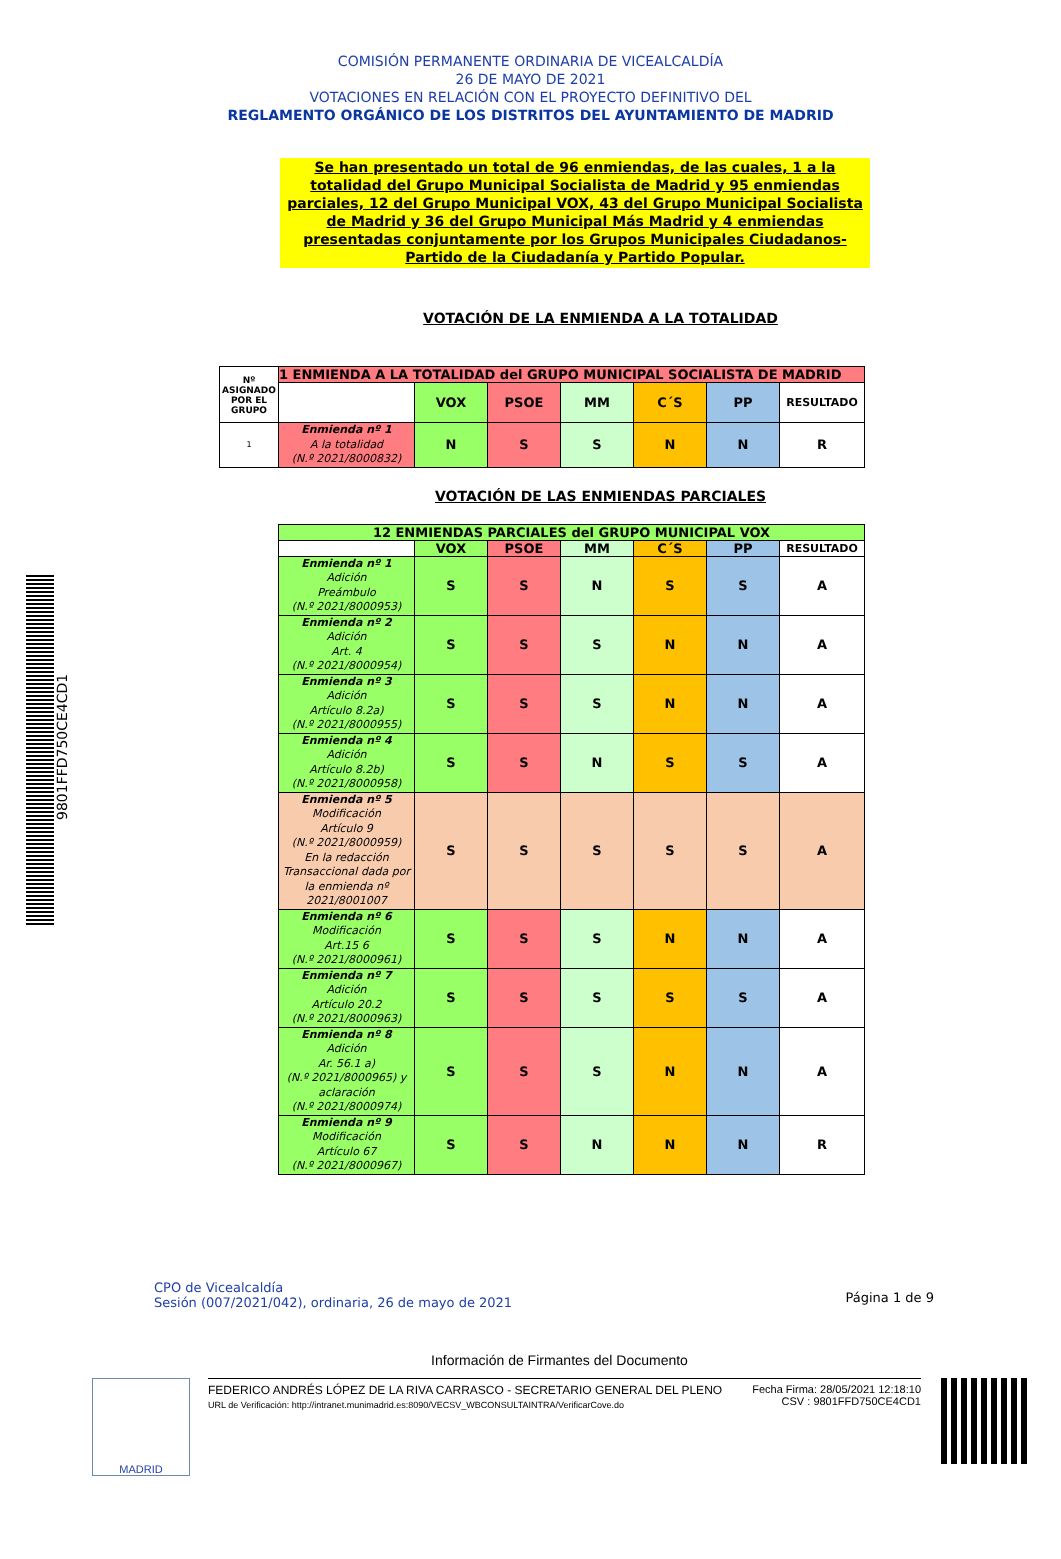COMISIÓN PERMANENTE ORDINARIA DE VICEALCALDÍA
26 DE MAYO DE 2021
VOTACIONES EN RELACIÓN CON EL PROYECTO DEFINITIVO DEL
REGLAMENTO ORGÁNICO DE LOS DISTRITOS DEL AYUNTAMIENTO DE MADRID
Se han presentado un total de 96 enmiendas, de las cuales, 1 a la totalidad del Grupo Municipal Socialista de Madrid y 95 enmiendas parciales, 12 del Grupo Municipal VOX, 43 del Grupo Municipal Socialista de Madrid y 36 del Grupo Municipal Más Madrid y 4 enmiendas presentadas conjuntamente por los Grupos Municipales Ciudadanos-Partido de la Ciudadanía y Partido Popular.
VOTACIÓN DE LA ENMIENDA A LA TOTALIDAD
| Nº ASIGNADO POR EL GRUPO | 1 ENMIENDA A LA TOTALIDAD del GRUPO MUNICIPAL SOCIALISTA DE MADRID | | | | | | |
| --- | --- | --- | --- | --- | --- | --- | --- |
| | | VOX | PSOE | MM | C´S | PP | RESULTADO |
| 1 | Enmienda nº 1 A la totalidad (N.º 2021/8000832) | N | S | S | N | N | R |
VOTACIÓN DE LAS ENMIENDAS PARCIALES
| 12 ENMIENDAS PARCIALES del GRUPO MUNICIPAL VOX | | | | | | |
| --- | --- | --- | --- | --- | --- | --- |
| | VOX | PSOE | MM | C´S | PP | RESULTADO |
| Enmienda nº 1 Adición Preámbulo (N.º 2021/8000953) | S | S | N | S | S | A |
| Enmienda nº 2 Adición Art. 4 (N.º 2021/8000954) | S | S | S | N | N | A |
| Enmienda nº 3 Adición Artículo 8.2a) (N.º 2021/8000955) | S | S | S | N | N | A |
| Enmienda nº 4 Adición Artículo 8.2b) (N.º 2021/8000958) | S | S | N | S | S | A |
| Enmienda nº 5 Modificación Artículo 9 (N.º 2021/8000959) En la redacción Transaccional dada por la enmienda nº 2021/8001007 | S | S | S | S | S | A |
| Enmienda nº 6 Modificación Art.15 6 (N.º 2021/8000961) | S | S | S | N | N | A |
| Enmienda nº 7 Adición Artículo 20.2 (N.º 2021/8000963) | S | S | S | S | S | A |
| Enmienda nº 8 Adición Ar. 56.1 a) (N.º 2021/8000965) y aclaración (N.º 2021/8000974) | S | S | S | N | N | A |
| Enmienda nº 9 Modificación Artículo 67 (N.º 2021/8000967) | S | S | N | N | N | R |
Página 1 de 9
CPO de Vicealcaldía
Sesión (007/2021/042), ordinaria, 26 de mayo de 2021
Información de Firmantes del Documento
MADRID
FEDERICO ANDRÉS LÓPEZ DE LA RIVA CARRASCO - SECRETARIO GENERAL DEL PLENO
URL de Verificación: http://intranet.munimadrid.es:8090/VECSV_WBCONSULTAINTRA/VerificarCove.do
Fecha Firma: 28/05/2021 12:18:10
CSV : 9801FFD750CE4CD1
9801FFD750CE4CD1